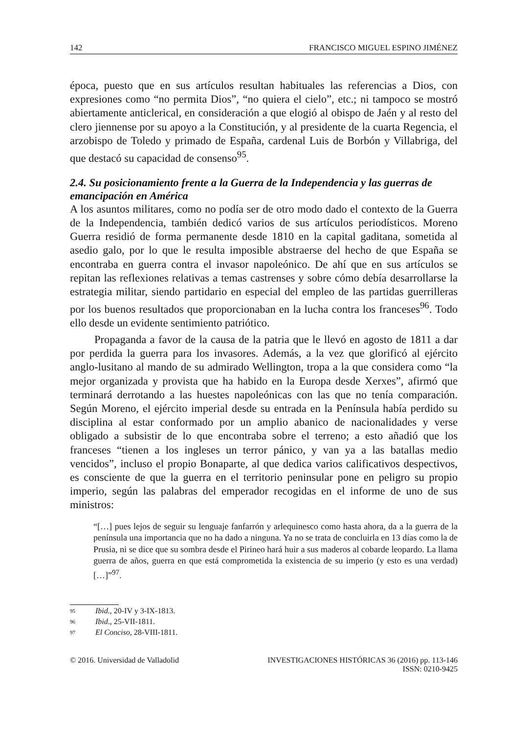142 FRANCISCO MIGUEL ESPINO JIMÉNEZ
época, puesto que en sus artículos resultan habituales las referencias a Dios, con expresiones como “no permita Dios”, “no quiera el cielo”, etc.; ni tampoco se mostró abiertamente anticlerical, en consideración a que elogió al obispo de Jaén y al resto del clero jiennense por su apoyo a la Constitución, y al presidente de la cuarta Regencia, el arzobispo de Toledo y primado de España, cardenal Luis de Borbón y Villabriga, del que destacó su capacidad de consenso<sup>95</sup>.
2.4. Su posicionamiento frente a la Guerra de la Independencia y las guerras de emancipación en América
A los asuntos militares, como no podía ser de otro modo dado el contexto de la Guerra de la Independencia, también dedicó varios de sus artículos periodísticos. Moreno Guerra residió de forma permanente desde 1810 en la capital gaditana, sometida al asedio galo, por lo que le resulta imposible abstraerse del hecho de que España se encontraba en guerra contra el invasor napoleónico. De ahí que en sus artículos se repitan las reflexiones relativas a temas castrenses y sobre cómo debía desarrollarse la estrategia militar, siendo partidario en especial del empleo de las partidas guerrilleras por los buenos resultados que proporcionaban en la lucha contra los franceses<sup>96</sup>. Todo ello desde un evidente sentimiento patriótico.
Propaganda a favor de la causa de la patria que le llevó en agosto de 1811 a dar por perdida la guerra para los invasores. Además, a la vez que glorificó al ejército anglo-lusitano al mando de su admirado Wellington, tropa a la que considera como “la mejor organizada y provista que ha habido en la Europa desde Xerxes”, afirmó que terminará derrotando a las huestes napoleónicas con las que no tenía comparación. Según Moreno, el ejército imperial desde su entrada en la Península había perdido su disciplina al estar conformado por un amplio abanico de nacionalidades y verse obligado a subsistir de lo que encontraba sobre el terreno; a esto añadió que los franceses “tienen a los ingleses un terror pánico, y van ya a las batallas medio vencidos”, incluso el propio Bonaparte, al que dedica varios calificativos despectivos, es consciente de que la guerra en el territorio peninsular pone en peligro su propio imperio, según las palabras del emperador recogidas en el informe de uno de sus ministros:
“[…] pues lejos de seguir su lenguaje fanfarrón y arlequinesco como hasta ahora, da a la guerra de la península una importancia que no ha dado a ninguna. Ya no se trata de concluirla en 13 días como la de Prusia, ni se dice que su sombra desde el Pirineo hará huir a sus maderos al cobarde leopardo. La llama guerra de años, guerra en que está comprometida la existencia de su imperio (y esto es una verdad) […]”<sup>97</sup>.
<sup>95</sup> Ibid., 20-IV y 3-IX-1813.
<sup>96</sup> Ibid., 25-VII-1811.
<sup>97</sup> El Conciso, 28-VIII-1811.
© 2016. Universidad de Valladolid INVESTIGACIONES HISTÓRICAS 36 (2016) pp. 113-146
ISSN: 0210-9425